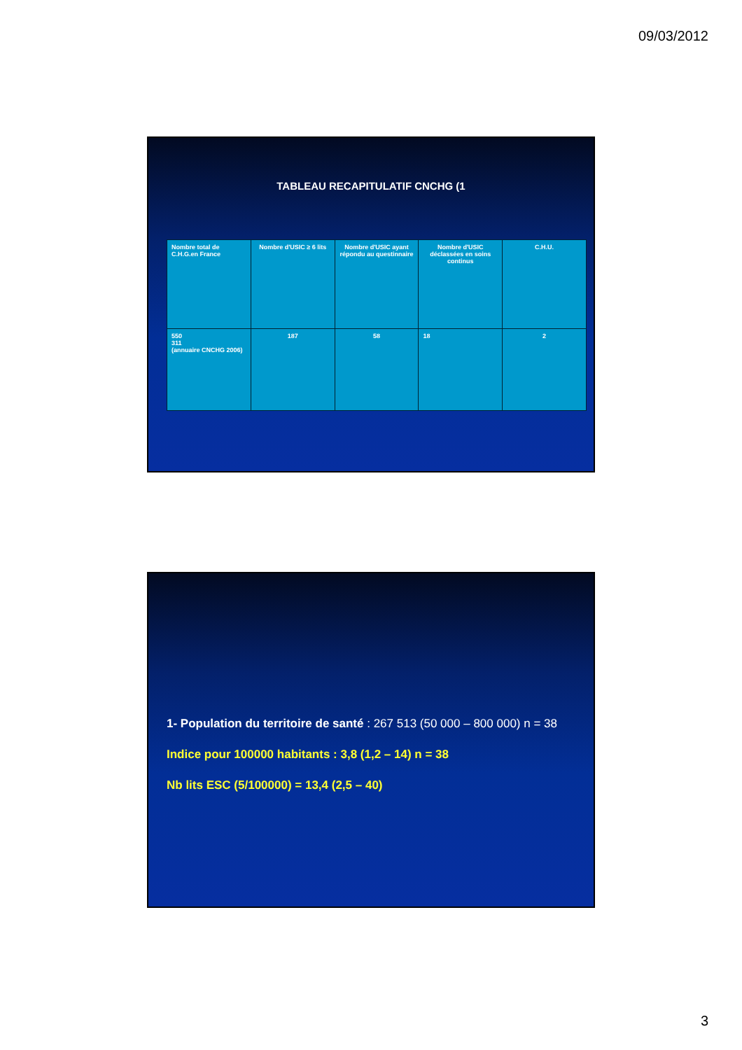09/03/2012
TABLEAU RECAPITULATIF CNCHG (1
| Nombre total de C.H.G.en France | Nombre d'USIC ≥ 6 lits | Nombre d'USIC ayant répondu au questinnaire | Nombre d'USIC déclassées en soins continus | C.H.U. |
| 550 311 (annuaire CNCHG 2006) | 187 | 58 | 18 | 2 |
1- Population du territoire de santé : 267 513 (50 000 – 800 000) n = 38
Indice pour 100000 habitants : 3,8 (1,2 – 14) n = 38
Nb lits ESC (5/100000) = 13,4 (2,5 – 40)
3